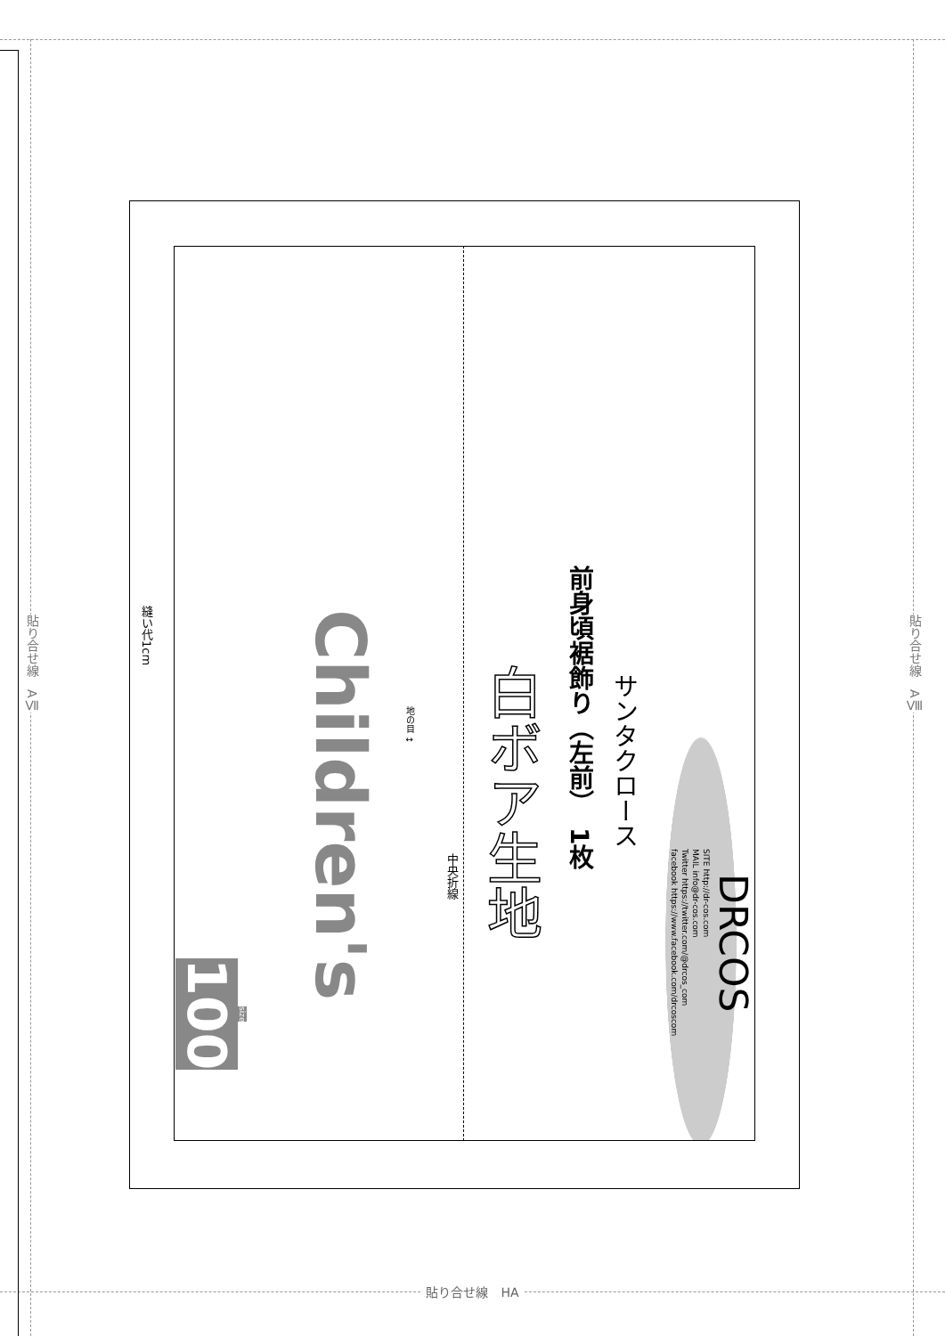貼り合せ線　AⅦ
貼り合せ線　AⅧ
DRCOS
SITE http://dr-cos.com
MAIL info@dr-cos.com
Twitter https://twitter.com/@drcos_com
facebook https://www.facebook.com/drcoscom
サンタクロース
前身頃裾飾り（左前）　1枚
白ボア生地
中央折線
地の目 ↕
Children's
size
100
縫い代1cm
貼り合せ線　HA